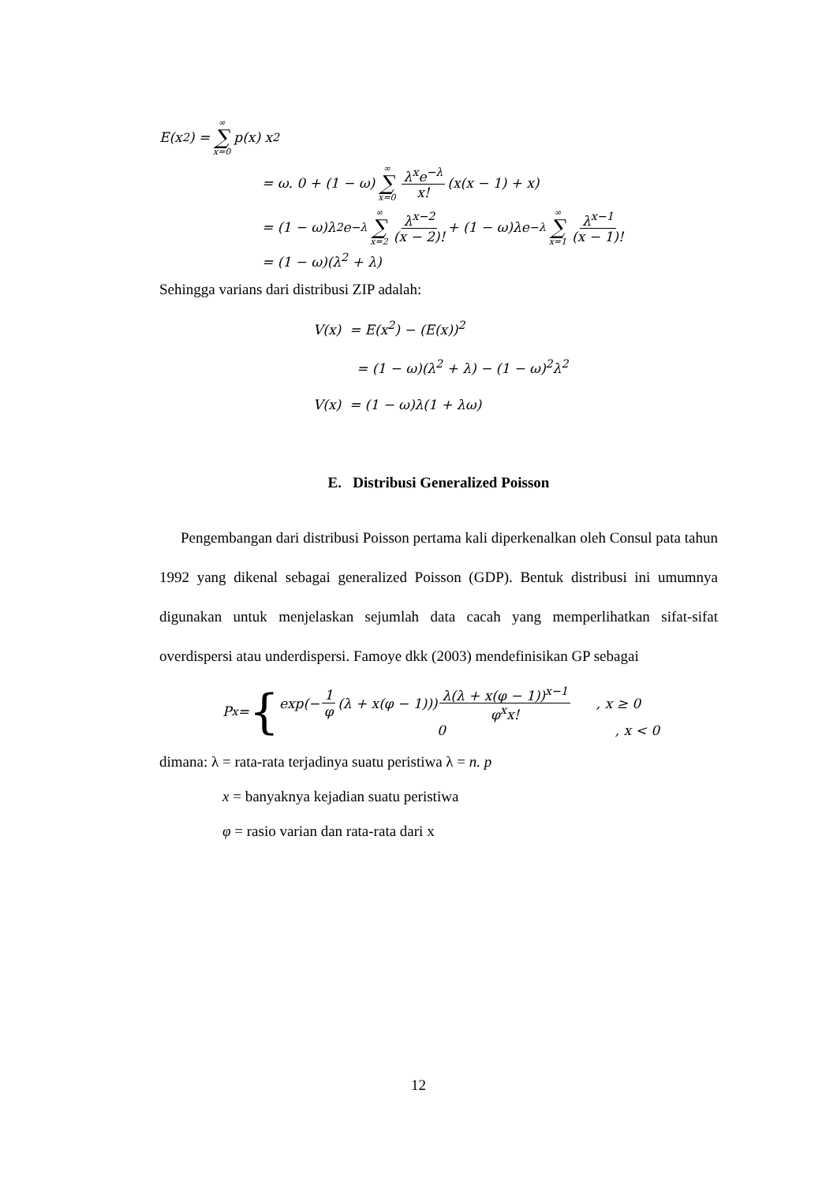E(x<sup>2</sup>) = ∞ ∑ x=0 p(x) x<sup>2</sup>
= ω. 0 + (1 − ω) ∞ ∑ x=0 λ<sup>x</sup>e<sup>−λ</sup> x! (x(x − 1) + x)
= (1 − ω)λ<sup>2</sup>e<sup>−λ</sup> ∞ ∑ x=2 λ<sup>x−2</sup> (x − 2)! + (1 − ω)λe<sup>−λ</sup> ∞ ∑ x=1 λ<sup>x−1</sup> (x − 1)!
= (1 − ω)(λ<sup>2</sup> + λ)
Sehingga varians dari distribusi ZIP adalah:
V(x) = E(x<sup>2</sup>) − (E(x))<sup>2</sup>
= (1 − ω)(λ<sup>2</sup> + λ) − (1 − ω)<sup>2</sup>λ<sup>2</sup>
V(x) = (1 − ω)λ(1 + λω)
E. Distribusi Generalized Poisson
Pengembangan dari distribusi Poisson pertama kali diperkenalkan oleh Consul pata tahun 1992 yang dikenal sebagai generalized Poisson (GDP). Bentuk distribusi ini umumnya digunakan untuk menjelaskan sejumlah data cacah yang memperlihatkan sifat-sifat overdispersi atau underdispersi. Famoye dkk (2003) mendefinisikan GP sebagai
P<sub>x</sub> = {
exp(− 1 φ (λ + x(φ − 1))) λ(λ + x(φ − 1))<sup>x−1</sup> φ<sup>x</sup>x!, x ≥ 0
0, x < 0
dimana: λ = rata-rata terjadinya suatu peristiwa λ = n. p
x = banyaknya kejadian suatu peristiwa
φ = rasio varian dan rata-rata dari x
12